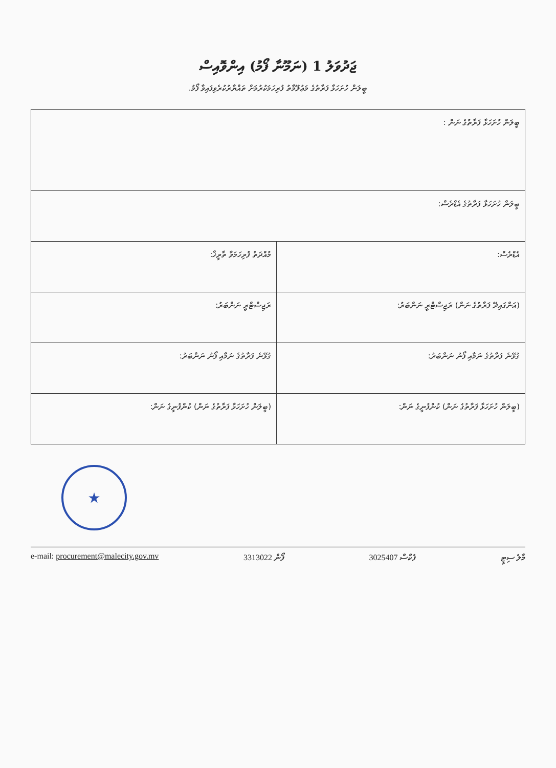ޖަދުވަލު 1 (ނަމޫނާ ފޯމު) އިންވޮއިސް
ބީލަން ހުށަހަޅާ ފަރާތުގެ މަޢުލޫމާތު ފުރިހަމަކުރުމަށް ތައްޔާރުކުރެވިފައިވާ ފޯމު.
| ބީލަން ހުށަހަޅާ ފަރާތުގެ ނަން : | |
| ބީލަން ހުށަހަޅާ ފަރާތުގެ އެޑްރެސް: | |
| އެޑްރެސް: | މުއްދަތު ފުރިހަމަވާ ތާރީޚް: |
| (އަންގައިދޭ ފަރާތުގެ ނަން) ރަޖިސްޓްރީ ނަންބަރު: | ރަޖިސްޓްރީ ނަންބަރު: |
| ގުޅޭނެ ފަރާތުގެ ނަމާއި ފޯނު ނަންބަރު: | ގުޅޭނެ ފަރާތުގެ ނަމާއި ފޯނު ނަންބަރު: |
| (ބީލަން ހުށަހަޅާ ފަރާތުގެ ނަން) ކުންފުނީގެ ނަން: | (ބީލަން ހުށަހަޅާ ފަރާތުގެ ނަން) ކުންފުނީގެ ނަން: |
★
e-mail: procurement@malecity.gov.mv ފޯން 3313022 ފެކްސް 3025407 މާލެ ސިޓީ